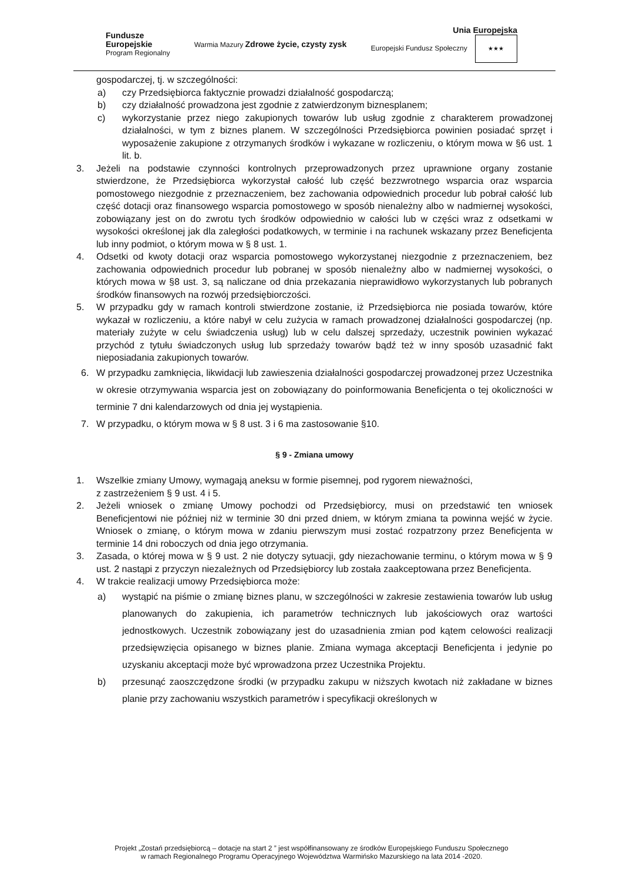Fundusze
Europejskie
Program Regionalny
Warmia Mazury Zdrowe życie, czysty zysk
Unia Europejska
Europejski Fundusz Społeczny ★★★
gospodarczej, tj. w szczególności:
a) czy Przedsiębiorca faktycznie prowadzi działalność gospodarczą;
b) czy działalność prowadzona jest zgodnie z zatwierdzonym biznesplanem;
c) wykorzystanie przez niego zakupionych towarów lub usług zgodnie z charakterem prowadzonej działalności, w tym z biznes planem. W szczególności Przedsiębiorca powinien posiadać sprzęt i wyposażenie zakupione z otrzymanych środków i wykazane w rozliczeniu, o którym mowa w §6 ust. 1 lit. b.
3. Jeżeli na podstawie czynności kontrolnych przeprowadzonych przez uprawnione organy zostanie stwierdzone, że Przedsiębiorca wykorzystał całość lub część bezzwrotnego wsparcia oraz wsparcia pomostowego niezgodnie z przeznaczeniem, bez zachowania odpowiednich procedur lub pobrał całość lub część dotacji oraz finansowego wsparcia pomostowego w sposób nienależny albo w nadmiernej wysokości, zobowiązany jest on do zwrotu tych środków odpowiednio w całości lub w części wraz z odsetkami w wysokości określonej jak dla zaległości podatkowych, w terminie i na rachunek wskazany przez Beneficjenta lub inny podmiot, o którym mowa w § 8 ust. 1.
4. Odsetki od kwoty dotacji oraz wsparcia pomostowego wykorzystanej niezgodnie z przeznaczeniem, bez zachowania odpowiednich procedur lub pobranej w sposób nienależny albo w nadmiernej wysokości, o których mowa w §8 ust. 3, są naliczane od dnia przekazania nieprawidłowo wykorzystanych lub pobranych środków finansowych na rozwój przedsiębiorczości.
5. W przypadku gdy w ramach kontroli stwierdzone zostanie, iż Przedsiębiorca nie posiada towarów, które wykazał w rozliczeniu, a które nabył w celu zużycia w ramach prowadzonej działalności gospodarczej (np. materiały zużyte w celu świadczenia usług) lub w celu dalszej sprzedaży, uczestnik powinien wykazać przychód z tytułu świadczonych usług lub sprzedaży towarów bądź też w inny sposób uzasadnić fakt nieposiadania zakupionych towarów.
6. W przypadku zamknięcia, likwidacji lub zawieszenia działalności gospodarczej prowadzonej przez Uczestnika w okresie otrzymywania wsparcia jest on zobowiązany do poinformowania Beneficjenta o tej okoliczności w terminie 7 dni kalendarzowych od dnia jej wystąpienia.
7. W przypadku, o którym mowa w § 8 ust. 3 i 6 ma zastosowanie §10.
§ 9 - Zmiana umowy
1. Wszelkie zmiany Umowy, wymagają aneksu w formie pisemnej, pod rygorem nieważności,
z zastrzeżeniem § 9 ust. 4 i 5.
2. Jeżeli wniosek o zmianę Umowy pochodzi od Przedsiębiorcy, musi on przedstawić ten wniosek Beneficjentowi nie później niż w terminie 30 dni przed dniem, w którym zmiana ta powinna wejść w życie. Wniosek o zmianę, o którym mowa w zdaniu pierwszym musi zostać rozpatrzony przez Beneficjenta w terminie 14 dni roboczych od dnia jego otrzymania.
3. Zasada, o której mowa w § 9 ust. 2 nie dotyczy sytuacji, gdy niezachowanie terminu, o którym mowa w § 9 ust. 2 nastąpi z przyczyn niezależnych od Przedsiębiorcy lub została zaakceptowana przez Beneficjenta.
4. W trakcie realizacji umowy Przedsiębiorca może:
a) wystąpić na piśmie o zmianę biznes planu, w szczególności w zakresie zestawienia towarów lub usług planowanych do zakupienia, ich parametrów technicznych lub jakościowych oraz wartości jednostkowych. Uczestnik zobowiązany jest do uzasadnienia zmian pod kątem celowości realizacji przedsięwzięcia opisanego w biznes planie. Zmiana wymaga akceptacji Beneficjenta i jedynie po uzyskaniu akceptacji może być wprowadzona przez Uczestnika Projektu.
b) przesunąć zaoszczędzone środki (w przypadku zakupu w niższych kwotach niż zakładane w biznes planie przy zachowaniu wszystkich parametrów i specyfikacji określonych w
Projekt „Zostań przedsiębiorcą – dotacje na start 2 ” jest współfinansowany ze środków Europejskiego Funduszu Społecznego
w ramach Regionalnego Programu Operacyjnego Województwa Warmińsko Mazurskiego na lata 2014 -2020.